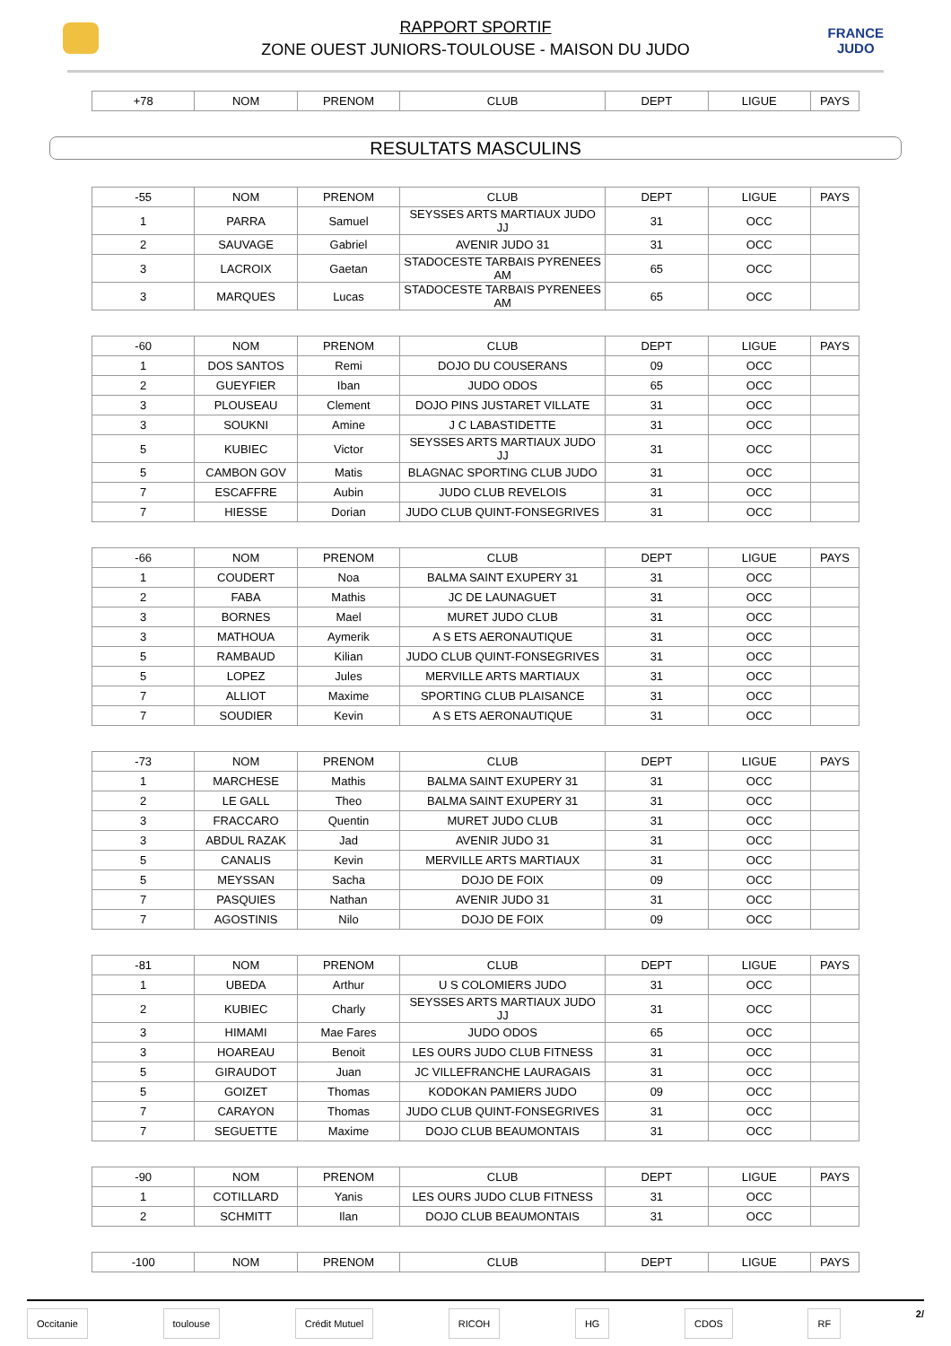RAPPORT SPORTIF
ZONE OUEST JUNIORS-TOULOUSE - MAISON DU JUDO
FRANCE
JUDO
| +78 | NOM | PRENOM | CLUB | DEPT | LIGUE | PAYS |
| --- | --- | --- | --- | --- | --- | --- |
RESULTATS MASCULINS
| -55 | NOM | PRENOM | CLUB | DEPT | LIGUE | PAYS |
| --- | --- | --- | --- | --- | --- | --- |
| 1 | PARRA | Samuel | SEYSSES ARTS MARTIAUX JUDO JJ | 31 | OCC | |
| 2 | SAUVAGE | Gabriel | AVENIR JUDO 31 | 31 | OCC | |
| 3 | LACROIX | Gaetan | STADOCESTE TARBAIS PYRENEES AM | 65 | OCC | |
| 3 | MARQUES | Lucas | STADOCESTE TARBAIS PYRENEES AM | 65 | OCC | |
| -60 | NOM | PRENOM | CLUB | DEPT | LIGUE | PAYS |
| --- | --- | --- | --- | --- | --- | --- |
| 1 | DOS SANTOS | Remi | DOJO DU COUSERANS | 09 | OCC | |
| 2 | GUEYFIER | Iban | JUDO ODOS | 65 | OCC | |
| 3 | PLOUSEAU | Clement | DOJO PINS JUSTARET VILLATE | 31 | OCC | |
| 3 | SOUKNI | Amine | J C LABASTIDETTE | 31 | OCC | |
| 5 | KUBIEC | Victor | SEYSSES ARTS MARTIAUX JUDO JJ | 31 | OCC | |
| 5 | CAMBON GOV | Matis | BLAGNAC SPORTING CLUB JUDO | 31 | OCC | |
| 7 | ESCAFFRE | Aubin | JUDO CLUB REVELOIS | 31 | OCC | |
| 7 | HIESSE | Dorian | JUDO CLUB QUINT-FONSEGRIVES | 31 | OCC | |
| -66 | NOM | PRENOM | CLUB | DEPT | LIGUE | PAYS |
| --- | --- | --- | --- | --- | --- | --- |
| 1 | COUDERT | Noa | BALMA SAINT EXUPERY 31 | 31 | OCC | |
| 2 | FABA | Mathis | JC DE LAUNAGUET | 31 | OCC | |
| 3 | BORNES | Mael | MURET JUDO CLUB | 31 | OCC | |
| 3 | MATHOUA | Aymerik | A S ETS AERONAUTIQUE | 31 | OCC | |
| 5 | RAMBAUD | Kilian | JUDO CLUB QUINT-FONSEGRIVES | 31 | OCC | |
| 5 | LOPEZ | Jules | MERVILLE ARTS MARTIAUX | 31 | OCC | |
| 7 | ALLIOT | Maxime | SPORTING CLUB PLAISANCE | 31 | OCC | |
| 7 | SOUDIER | Kevin | A S ETS AERONAUTIQUE | 31 | OCC | |
| -73 | NOM | PRENOM | CLUB | DEPT | LIGUE | PAYS |
| --- | --- | --- | --- | --- | --- | --- |
| 1 | MARCHESE | Mathis | BALMA SAINT EXUPERY 31 | 31 | OCC | |
| 2 | LE GALL | Theo | BALMA SAINT EXUPERY 31 | 31 | OCC | |
| 3 | FRACCARO | Quentin | MURET JUDO CLUB | 31 | OCC | |
| 3 | ABDUL RAZAK | Jad | AVENIR JUDO 31 | 31 | OCC | |
| 5 | CANALIS | Kevin | MERVILLE ARTS MARTIAUX | 31 | OCC | |
| 5 | MEYSSAN | Sacha | DOJO DE FOIX | 09 | OCC | |
| 7 | PASQUIES | Nathan | AVENIR JUDO 31 | 31 | OCC | |
| 7 | AGOSTINIS | Nilo | DOJO DE FOIX | 09 | OCC | |
| -81 | NOM | PRENOM | CLUB | DEPT | LIGUE | PAYS |
| --- | --- | --- | --- | --- | --- | --- |
| 1 | UBEDA | Arthur | U S COLOMIERS JUDO | 31 | OCC | |
| 2 | KUBIEC | Charly | SEYSSES ARTS MARTIAUX JUDO JJ | 31 | OCC | |
| 3 | HIMAMI | Mae Fares | JUDO ODOS | 65 | OCC | |
| 3 | HOAREAU | Benoit | LES OURS JUDO CLUB FITNESS | 31 | OCC | |
| 5 | GIRAUDOT | Juan | JC VILLEFRANCHE LAURAGAIS | 31 | OCC | |
| 5 | GOIZET | Thomas | KODOKAN PAMIERS JUDO | 09 | OCC | |
| 7 | CARAYON | Thomas | JUDO CLUB QUINT-FONSEGRIVES | 31 | OCC | |
| 7 | SEGUETTE | Maxime | DOJO CLUB BEAUMONTAIS | 31 | OCC | |
| -90 | NOM | PRENOM | CLUB | DEPT | LIGUE | PAYS |
| --- | --- | --- | --- | --- | --- | --- |
| 1 | COTILLARD | Yanis | LES OURS JUDO CLUB FITNESS | 31 | OCC | |
| 2 | SCHMITT | Ilan | DOJO CLUB BEAUMONTAIS | 31 | OCC | |
| -100 | NOM | PRENOM | CLUB | DEPT | LIGUE | PAYS |
| --- | --- | --- | --- | --- | --- | --- |
Occitanie toulouse Crédit Mutuel RICOH HG CDOS RF 2/